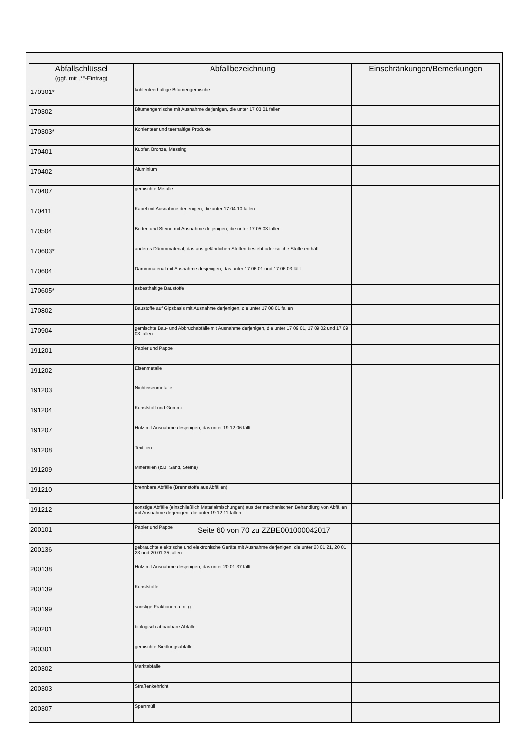| Abfallschlüssel (ggf. mit „*“-Eintrag) | Abfallbezeichnung | Einschränkungen/Bemerkungen |
| --- | --- | --- |
| 170301* | kohlenteerhaltige Bitumengemische | |
| 170302 | Bitumengemische mit Ausnahme derjenigen, die unter 17 03 01 fallen | |
| 170303* | Kohlenteer und teerhaltige Produkte | |
| 170401 | Kupfer, Bronze, Messing | |
| 170402 | Aluminium | |
| 170407 | gemischte Metalle | |
| 170411 | Kabel mit Ausnahme derjenigen, die unter 17 04 10 fallen | |
| 170504 | Boden und Steine mit Ausnahme derjenigen, die unter 17 05 03 fallen | |
| 170603* | anderes Dämmmaterial, das aus gefährlichen Stoffen besteht oder solche Stoffe enthält | |
| 170604 | Dämmmaterial mit Ausnahme desjenigen, das unter 17 06 01 und 17 06 03 fällt | |
| 170605* | asbesthaltige Baustoffe | |
| 170802 | Baustoffe auf Gipsbasis mit Ausnahme derjenigen, die unter 17 08 01 fallen | |
| 170904 | gemischte Bau- und Abbruchabfälle mit Ausnahme derjenigen, die unter 17 09 01, 17 09 02 und 17 09 03 fallen | |
| 191201 | Papier und Pappe | |
| 191202 | Eisenmetalle | |
| 191203 | Nichteisenmetalle | |
| 191204 | Kunststoff und Gummi | |
| 191207 | Holz mit Ausnahme desjenigen, das unter 19 12 06 fällt | |
| 191208 | Textilien | |
| 191209 | Mineralien (z.B. Sand, Steine) | |
| 191210 | brennbare Abfälle (Brennstoffe aus Abfällen) | |
| 191212 | sonstige Abfälle (einschließlich Materialmischungen) aus der mechanischen Behandlung von Abfällen mit Ausnahme derjenigen, die unter 19 12 11 fallen | |
| 200101 | Papier und Pappe | |
| 200136 | gebrauchte elektrische und elektronische Geräte mit Ausnahme derjenigen, die unter 20 01 21, 20 01 23 und 20 01 35 fallen | |
| 200138 | Holz mit Ausnahme desjenigen, das unter 20 01 37 fällt | |
| 200139 | Kunststoffe | |
| 200199 | sonstige Fraktionen a. n. g. | |
| 200201 | biologisch abbaubare Abfälle | |
| 200301 | gemischte Siedlungsabfälle | |
| 200302 | Marktabfälle | |
| 200303 | Straßenkehricht | |
| 200307 | Sperrmüll | |
Seite 60 von 70 zu ZZBE001000042017